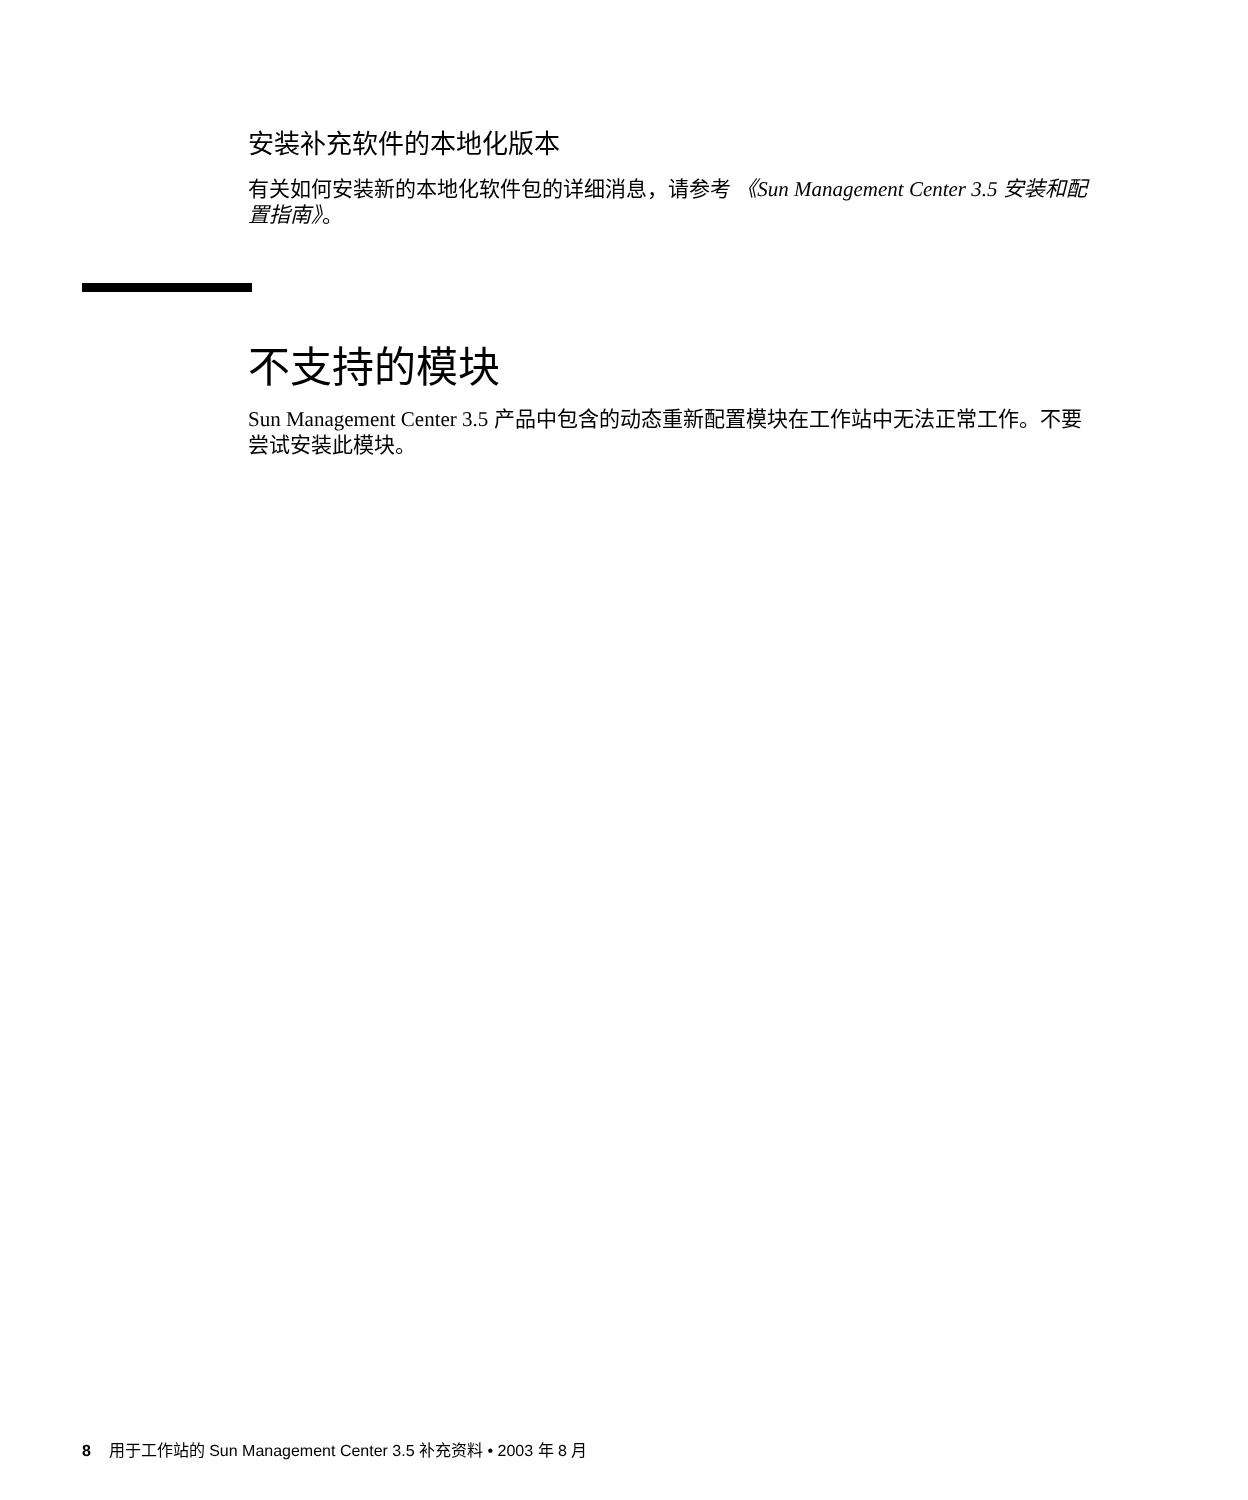安装补充软件的本地化版本
有关如何安装新的本地化软件包的详细消息，请参考 《Sun Management Center 3.5 安装和配置指南》。
不支持的模块
Sun Management Center 3.5 产品中包含的动态重新配置模块在工作站中无法正常工作。不要尝试安装此模块。
8 用于工作站的 Sun Management Center 3.5 补充资料 • 2003 年 8 月